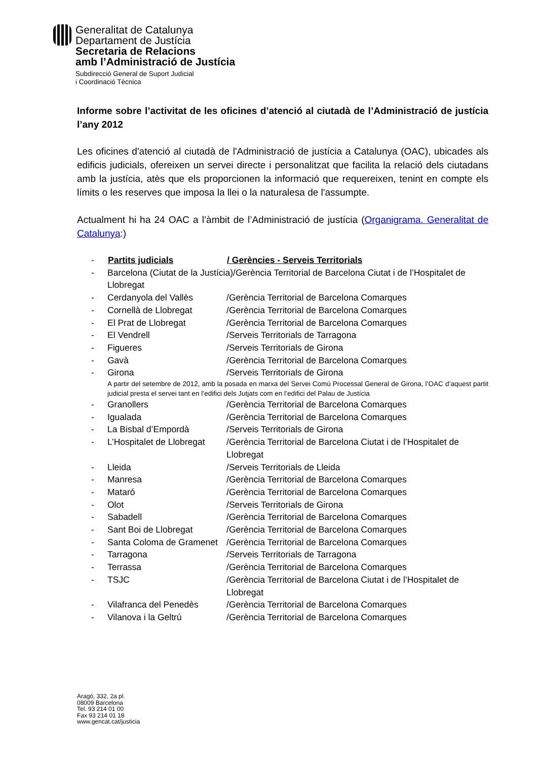Generalitat de Catalunya
Departament de Justícia
Secretaria de Relacions
amb l’Administració de Justícia
Subdirecció General de Suport Judicial
i Coordinació Tècnica
Informe sobre l’activitat de les oficines d’atenció al ciutadà de l’Administració de justícia l’any 2012
Les oficines d'atenció al ciutadà de l'Administració de justícia a Catalunya (OAC), ubicades als edificis judicials, ofereixen un servei directe i personalitzat que facilita la relació dels ciutadans amb la justícia, atès que els proporcionen la informació que requereixen, tenint en compte els límits o les reserves que imposa la llei o la naturalesa de l'assumpte.
Actualment hi ha 24 OAC a l’àmbit de l’Administració de justícia (Organigrama. Generalitat de Catalunya:)
| - | Partits judicials | / Gerències - Serveis Territorials |
| - | Barcelona (Ciutat de la Justícia)/Gerència Territorial de Barcelona Ciutat i de l’Hospitalet de Llobregat | |
| - | Cerdanyola del Vallès | /Gerència Territorial de Barcelona Comarques |
| - | Cornellà de Llobregat | /Gerència Territorial de Barcelona Comarques |
| - | El Prat de Llobregat | /Gerència Territorial de Barcelona Comarques |
| - | El Vendrell | /Serveis Territorials de Tarragona |
| - | Figueres | /Serveis Territorials de Girona |
| - | Gavà | /Gerència Territorial de Barcelona Comarques |
| - | Girona | /Serveis Territorials de Girona |
| | A partir del setembre de 2012, amb la posada en marxa del Servei Comú Processal General de Girona, l’OAC d’aquest partit judicial presta el servei tant en l’edifici dels Jutjats com en l’edifici del Palau de Justícia | |
| - | Granollers | /Gerència Territorial de Barcelona Comarques |
| - | Igualada | /Gerència Territorial de Barcelona Comarques |
| - | La Bisbal d’Empordà | /Serveis Territorials de Girona |
| - | L’Hospitalet de Llobregat | /Gerència Territorial de Barcelona Ciutat i de l’Hospitalet de Llobregat |
| - | Lleida | /Serveis Territorials de Lleida |
| - | Manresa | /Gerència Territorial de Barcelona Comarques |
| - | Mataró | /Gerència Territorial de Barcelona Comarques |
| - | Olot | /Serveis Territorials de Girona |
| - | Sabadell | /Gerència Territorial de Barcelona Comarques |
| - | Sant Boi de Llobregat | /Gerència Territorial de Barcelona Comarques |
| - | Santa Coloma de Gramenet | /Gerència Territorial de Barcelona Comarques |
| - | Tarragona | /Serveis Territorials de Tarragona |
| - | Terrassa | /Gerència Territorial de Barcelona Comarques |
| - | TSJC | /Gerència Territorial de Barcelona Ciutat i de l’Hospitalet de Llobregat |
| - | Vilafranca del Penedès | /Gerència Territorial de Barcelona Comarques |
| - | Vilanova i la Geltrú | /Gerència Territorial de Barcelona Comarques |
Aragó, 332, 2a pl.
08009 Barcelona
Tel. 93 214 01 00
Fax 93 214 01 18
www.gencat.cat/justicia